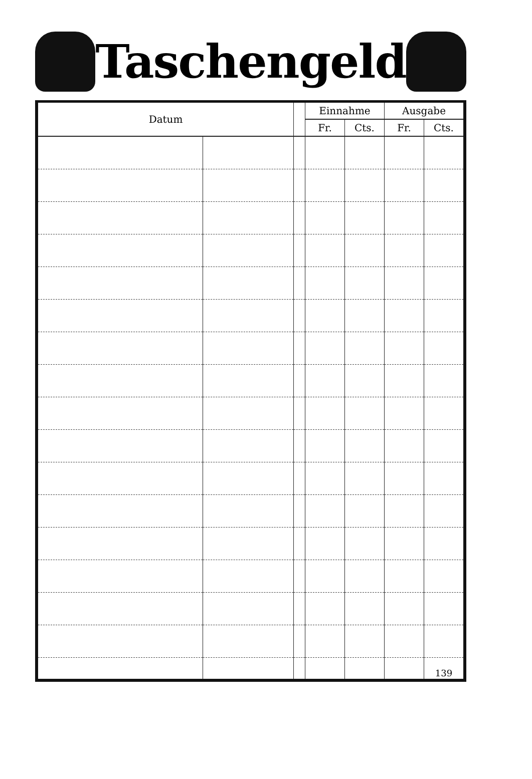Taschengeld
| Datum | | | Einnahme | | Ausgabe | |
| --- | --- | --- | --- | --- | --- | --- |
| | | | Fr. | Cts. | Fr. | Cts. |
| | | | | | | 139 |